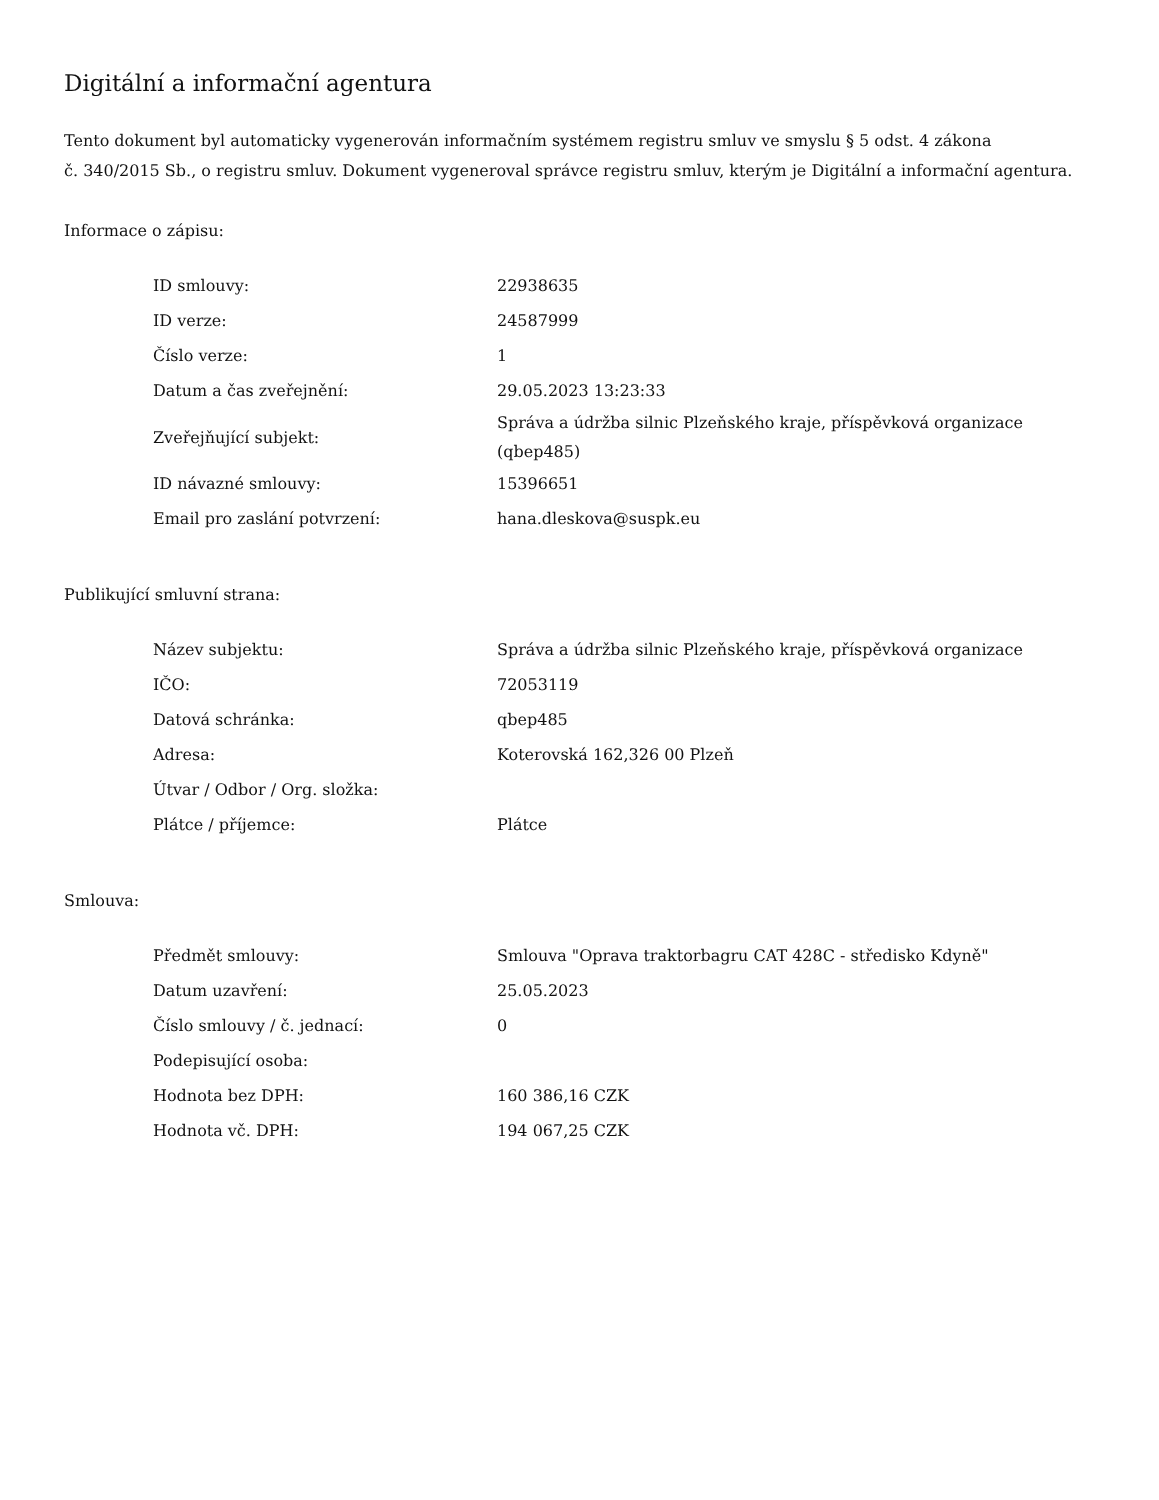Digitální a informační agentura
Tento dokument byl automaticky vygenerován informačním systémem registru smluv ve smyslu § 5 odst. 4 zákona
č. 340/2015 Sb., o registru smluv. Dokument vygeneroval správce registru smluv, kterým je Digitální a informační agentura.
Informace o zápisu:
| ID smlouvy: | 22938635 |
| ID verze: | 24587999 |
| Číslo verze: | 1 |
| Datum a čas zveřejnění: | 29.05.2023 13:23:33 |
| Zveřejňující subjekt: | Správa a údržba silnic Plzeňského kraje, příspěvková organizace (qbep485) |
| ID návazné smlouvy: | 15396651 |
| Email pro zaslání potvrzení: | hana.dleskova@suspk.eu |
Publikující smluvní strana:
| Název subjektu: | Správa a údržba silnic Plzeňského kraje, příspěvková organizace |
| IČO: | 72053119 |
| Datová schránka: | qbep485 |
| Adresa: | Koterovská 162,326 00 Plzeň |
| Útvar / Odbor / Org. složka: | |
| Plátce / příjemce: | Plátce |
Smlouva:
| Předmět smlouvy: | Smlouva "Oprava traktorbagru CAT 428C - středisko Kdyně" |
| Datum uzavření: | 25.05.2023 |
| Číslo smlouvy / č. jednací: | 0 |
| Podepisující osoba: | |
| Hodnota bez DPH: | 160 386,16 CZK |
| Hodnota vč. DPH: | 194 067,25 CZK |